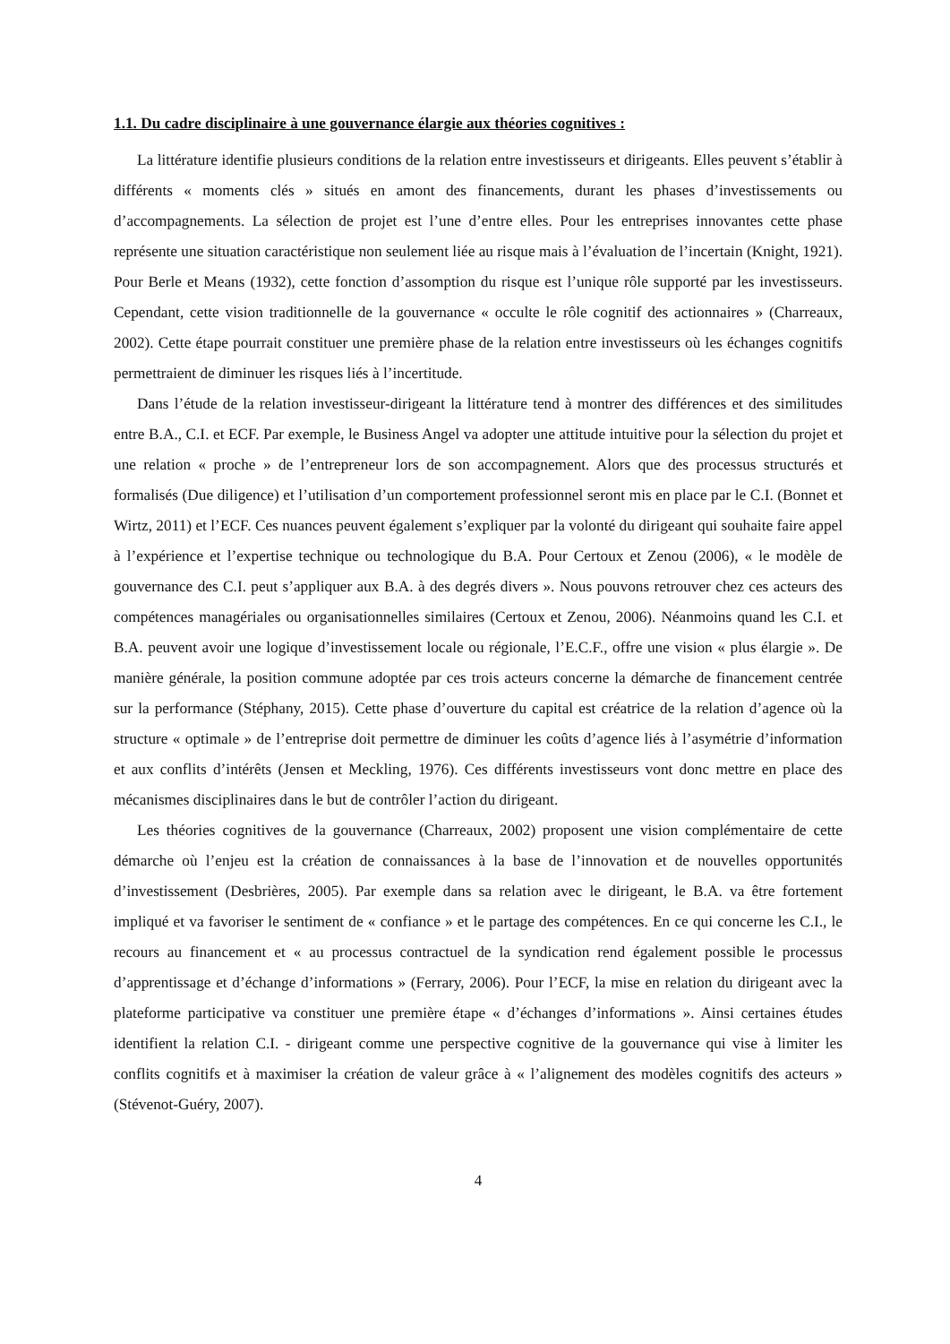1.1. Du cadre disciplinaire à une gouvernance élargie aux théories cognitives :
La littérature identifie plusieurs conditions de la relation entre investisseurs et dirigeants. Elles peuvent s’établir à différents « moments clés » situés en amont des financements, durant les phases d’investissements ou d’accompagnements. La sélection de projet est l’une d’entre elles. Pour les entreprises innovantes cette phase représente une situation caractéristique non seulement liée au risque mais à l’évaluation de l’incertain (Knight, 1921). Pour Berle et Means (1932), cette fonction d’assomption du risque est l’unique rôle supporté par les investisseurs. Cependant, cette vision traditionnelle de la gouvernance « occulte le rôle cognitif des actionnaires » (Charreaux, 2002). Cette étape pourrait constituer une première phase de la relation entre investisseurs où les échanges cognitifs permettraient de diminuer les risques liés à l’incertitude.
Dans l’étude de la relation investisseur-dirigeant la littérature tend à montrer des différences et des similitudes entre B.A., C.I. et ECF. Par exemple, le Business Angel va adopter une attitude intuitive pour la sélection du projet et une relation « proche » de l’entrepreneur lors de son accompagnement. Alors que des processus structurés et formalisés (Due diligence) et l’utilisation d’un comportement professionnel seront mis en place par le C.I. (Bonnet et Wirtz, 2011) et l’ECF. Ces nuances peuvent également s’expliquer par la volonté du dirigeant qui souhaite faire appel à l’expérience et l’expertise technique ou technologique du B.A. Pour Certoux et Zenou (2006), « le modèle de gouvernance des C.I. peut s’appliquer aux B.A. à des degrés divers ». Nous pouvons retrouver chez ces acteurs des compétences managériales ou organisationnelles similaires (Certoux et Zenou, 2006). Néanmoins quand les C.I. et B.A. peuvent avoir une logique d’investissement locale ou régionale, l’E.C.F., offre une vision « plus élargie ». De manière générale, la position commune adoptée par ces trois acteurs concerne la démarche de financement centrée sur la performance (Stéphany, 2015). Cette phase d’ouverture du capital est créatrice de la relation d’agence où la structure « optimale » de l’entreprise doit permettre de diminuer les coûts d’agence liés à l’asymétrie d’information et aux conflits d’intérêts (Jensen et Meckling, 1976). Ces différents investisseurs vont donc mettre en place des mécanismes disciplinaires dans le but de contrôler l’action du dirigeant.
Les théories cognitives de la gouvernance (Charreaux, 2002) proposent une vision complémentaire de cette démarche où l’enjeu est la création de connaissances à la base de l’innovation et de nouvelles opportunités d’investissement (Desbrières, 2005). Par exemple dans sa relation avec le dirigeant, le B.A. va être fortement impliqué et va favoriser le sentiment de « confiance » et le partage des compétences. En ce qui concerne les C.I., le recours au financement et « au processus contractuel de la syndication rend également possible le processus d’apprentissage et d’échange d’informations » (Ferrary, 2006). Pour l’ECF, la mise en relation du dirigeant avec la plateforme participative va constituer une première étape « d’échanges d’informations ». Ainsi certaines études identifient la relation C.I. - dirigeant comme une perspective cognitive de la gouvernance qui vise à limiter les conflits cognitifs et à maximiser la création de valeur grâce à « l’alignement des modèles cognitifs des acteurs » (Stévenot-Guéry, 2007).
4